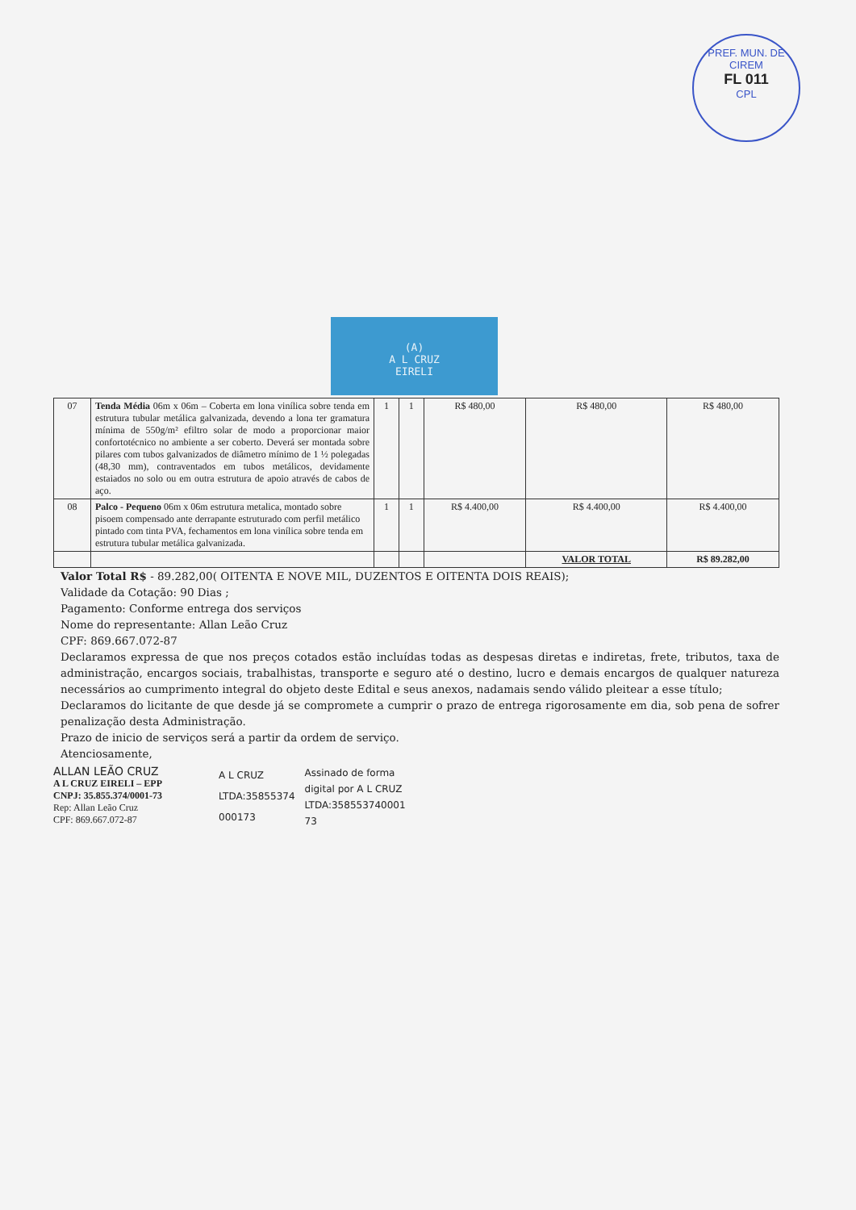PREF. MUN. DE CIREM
FL 011
CPL
(A)
A L CRUZ
EIRELI
| 07 | Tenda Média 06m x 06m – Coberta em lona vinílica sobre tenda em estrutura tubular metálica galvanizada, devendo a lona ter gramatura mínima de 550g/m² efiltro solar de modo a proporcionar maior confortotécnico no ambiente a ser coberto. Deverá ser montada sobre pilares com tubos galvanizados de diâmetro mínimo de 1 ½ polegadas (48,30 mm), contraventados em tubos metálicos, devidamente estaiados no solo ou em outra estrutura de apoio através de cabos de aço. | 1 | 1 | R$ 480,00 | R$ 480,00 | R$ 480,00 |
| 08 | Palco - Pequeno 06m x 06m estrutura metalica, montado sobre pisoem compensado ante derrapante estruturado com perfil metálico pintado com tinta PVA, fechamentos em lona vinílica sobre tenda em estrutura tubular metálica galvanizada. | 1 | 1 | R$ 4.400,00 | R$ 4.400,00 | R$ 4.400,00 |
| | | | | | VALOR TOTAL | R$ 89.282,00 |
Valor Total R$ - 89.282,00( OITENTA E NOVE MIL, DUZENTOS E OITENTA DOIS REAIS);
Validade da Cotação: 90 Dias ;
Pagamento: Conforme entrega dos serviços
Nome do representante: Allan Leão Cruz
CPF: 869.667.072-87
Declaramos expressa de que nos preços cotados estão incluídas todas as despesas diretas e indiretas, frete, tributos, taxa de administração, encargos sociais, trabalhistas, transporte e seguro até o destino, lucro e demais encargos de qualquer natureza necessários ao cumprimento integral do objeto deste Edital e seus anexos, nadamais sendo válido pleitear a esse título;
Declaramos do licitante de que desde já se compromete a cumprir o prazo de entrega rigorosamente em dia, sob pena de sofrer penalização desta Administração.
Prazo de inicio de serviços será a partir da ordem de serviço.
Atenciosamente,
ALLAN LEÃO CRUZ
A L CRUZ EIRELI – EPP
CNPJ: 35.855.374/0001-73
Rep: Allan Leão Cruz
CPF: 869.667.072-87
A L CRUZ
LTDA:35855374
000173
Assinado de forma
digital por A L CRUZ
LTDA:358553740001
73